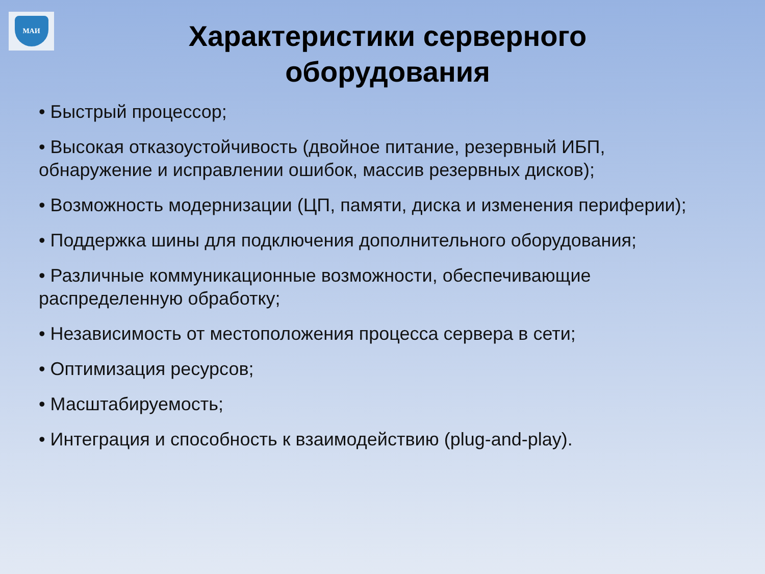МАИ
Характеристики серверного оборудования
• Быстрый процессор;
• Высокая отказоустойчивость (двойное питание, резервный ИБП, обнаружение и исправлении ошибок, массив резервных дисков);
• Возможность модернизации (ЦП, памяти, диска и изменения периферии);
• Поддержка шины для подключения дополнительного оборудования;
• Различные коммуникационные возможности, обеспечивающие распределенную обработку;
• Независимость от местоположения процесса сервера в сети;
• Оптимизация ресурсов;
• Масштабируемость;
• Интеграция и способность к взаимодействию (plug-and-play).